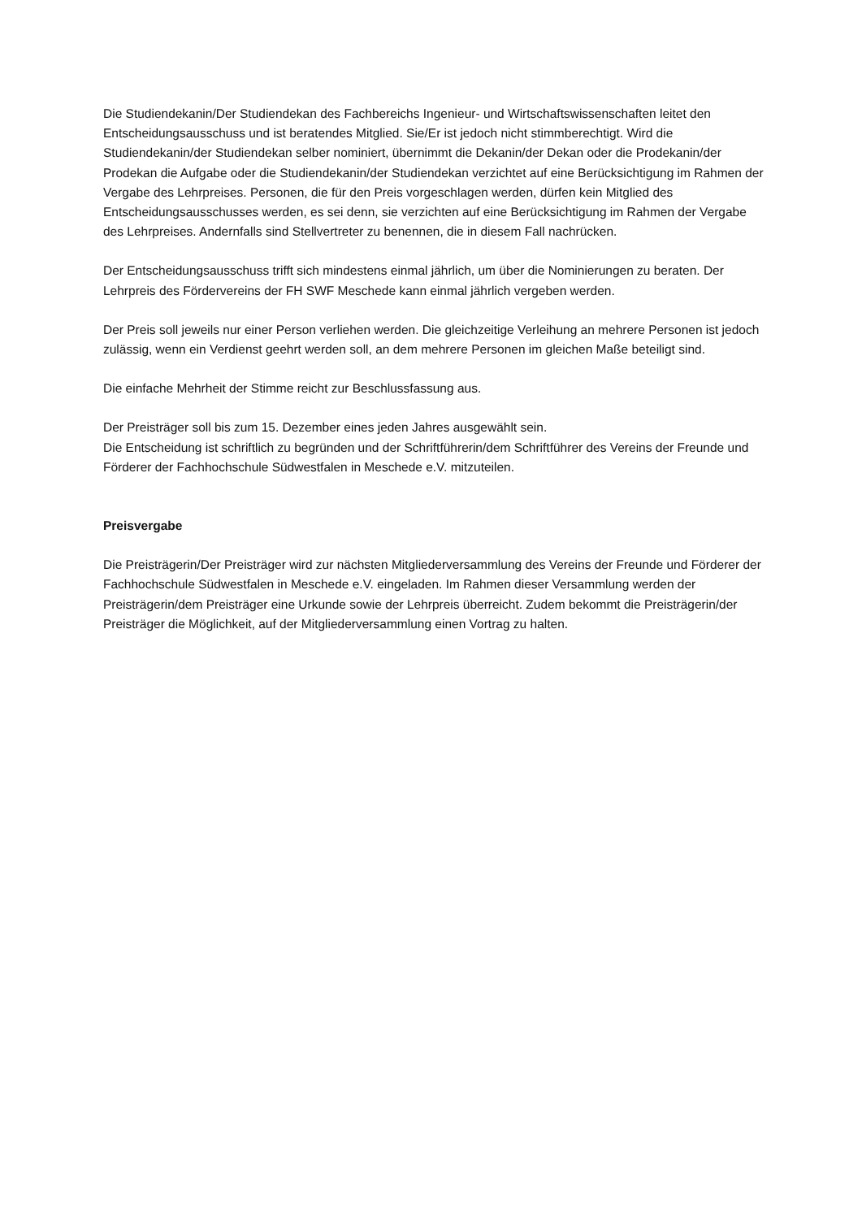Die Studiendekanin/Der Studiendekan des Fachbereichs Ingenieur- und Wirtschaftswissenschaften leitet den Entscheidungsausschuss und ist beratendes Mitglied. Sie/Er ist jedoch nicht stimmberechtigt. Wird die Studiendekanin/der Studiendekan selber nominiert, übernimmt die Dekanin/der Dekan oder die Prodekanin/der Prodekan die Aufgabe oder die Studiendekanin/der Studiendekan verzichtet auf eine Berücksichtigung im Rahmen der Vergabe des Lehrpreises. Personen, die für den Preis vorgeschlagen werden, dürfen kein Mitglied des Entscheidungsausschusses werden, es sei denn, sie verzichten auf eine Berücksichtigung im Rahmen der Vergabe des Lehrpreises. Andernfalls sind Stellvertreter zu benennen, die in diesem Fall nachrücken.
Der Entscheidungsausschuss trifft sich mindestens einmal jährlich, um über die Nominierungen zu beraten. Der Lehrpreis des Fördervereins der FH SWF Meschede kann einmal jährlich vergeben werden.
Der Preis soll jeweils nur einer Person verliehen werden. Die gleichzeitige Verleihung an mehrere Personen ist jedoch zulässig, wenn ein Verdienst geehrt werden soll, an dem mehrere Personen im gleichen Maße beteiligt sind.
Die einfache Mehrheit der Stimme reicht zur Beschlussfassung aus.
Der Preisträger soll bis zum 15. Dezember eines jeden Jahres ausgewählt sein.
Die Entscheidung ist schriftlich zu begründen und der Schriftführerin/dem Schriftführer des Vereins der Freunde und Förderer der Fachhochschule Südwestfalen in Meschede e.V. mitzuteilen.
Preisvergabe
Die Preisträgerin/Der Preisträger wird zur nächsten Mitgliederversammlung des Vereins der Freunde und Förderer der Fachhochschule Südwestfalen in Meschede e.V. eingeladen. Im Rahmen dieser Versammlung werden der Preisträgerin/dem Preisträger eine Urkunde sowie der Lehrpreis überreicht. Zudem bekommt die Preisträgerin/der Preisträger die Möglichkeit, auf der Mitgliederversammlung einen Vortrag zu halten.